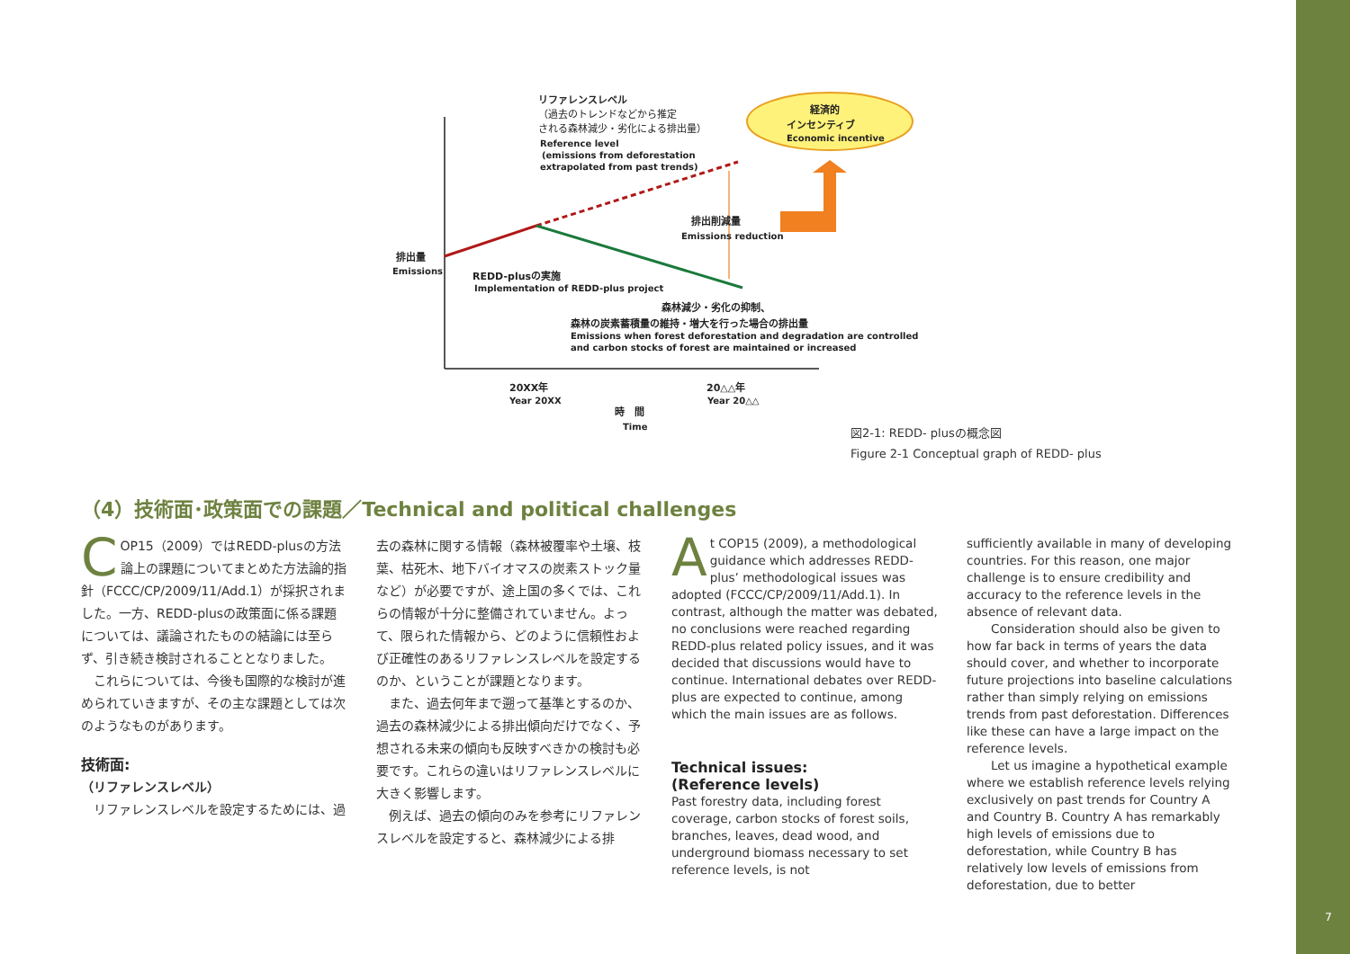7
リファレンスレベル
（過去のトレンドなどから推定
される森林減少・劣化による排出量）
Reference level
(emissions from deforestation
extrapolated from past trends)
経済的
インセンティブ
Economic incentive
排出削減量
Emissions reduction
排出量
Emissions
REDD-plusの実施
Implementation of REDD-plus project
森林減少・劣化の抑制、
森林の炭素蓄積量の維持・増大を行った場合の排出量
Emissions when forest deforestation and degradation are controlled,
and carbon stocks of forest are maintained or increased
20XX年
Year 20XX
20△△年
Year 20△△
時　間
Time
図2-1: REDD- plusの概念図
Figure 2-1 Conceptual graph of REDD- plus
（4）技術面･政策面での課題／Technical and political challenges
COP15（2009）ではREDD-plusの方法論上の課題についてまとめた方法論的指針（FCCC/CP/2009/11/Add.1）が採択されました。一方、REDD-plusの政策面に係る課題については、議論されたものの結論には至らず、引き続き検討されることとなりました。
　これらについては、今後も国際的な検討が進められていきますが、その主な課題としては次のようなものがあります。
技術面:
（リファレンスレベル）
　リファレンスレベルを設定するためには、過
去の森林に関する情報（森林被覆率や土壌、枝葉、枯死木、地下バイオマスの炭素ストック量など）が必要ですが、途上国の多くでは、これらの情報が十分に整備されていません。よって、限られた情報から、どのように信頼性および正確性のあるリファレンスレベルを設定するのか、ということが課題となります。
　また、過去何年まで遡って基準とするのか、過去の森林減少による排出傾向だけでなく、予想される未来の傾向も反映すべきかの検討も必要です。これらの違いはリファレンスレベルに大きく影響します。
　例えば、過去の傾向のみを参考にリファレンスレベルを設定すると、森林減少による排
At COP15 (2009), a methodological guidance which addresses REDD-plus’ methodological issues was adopted (FCCC/CP/2009/11/Add.1). In contrast, although the matter was debated, no conclusions were reached regarding REDD-plus related policy issues, and it was decided that discussions would have to continue. International debates over REDD-plus are expected to continue, among which the main issues are as follows.
Technical issues:
(Reference levels)
Past forestry data, including forest coverage, carbon stocks of forest soils, branches, leaves, dead wood, and underground biomass necessary to set reference levels, is not
sufficiently available in many of developing countries. For this reason, one major challenge is to ensure credibility and accuracy to the reference levels in the absence of relevant data.
  Consideration should also be given to how far back in terms of years the data should cover, and whether to incorporate future projections into baseline calculations rather than simply relying on emissions trends from past deforestation. Differences like these can have a large impact on the reference levels.
  Let us imagine a hypothetical example where we establish reference levels relying exclusively on past trends for Country A and Country B. Country A has remarkably high levels of emissions due to deforestation, while Country B has relatively low levels of emissions from deforestation, due to better